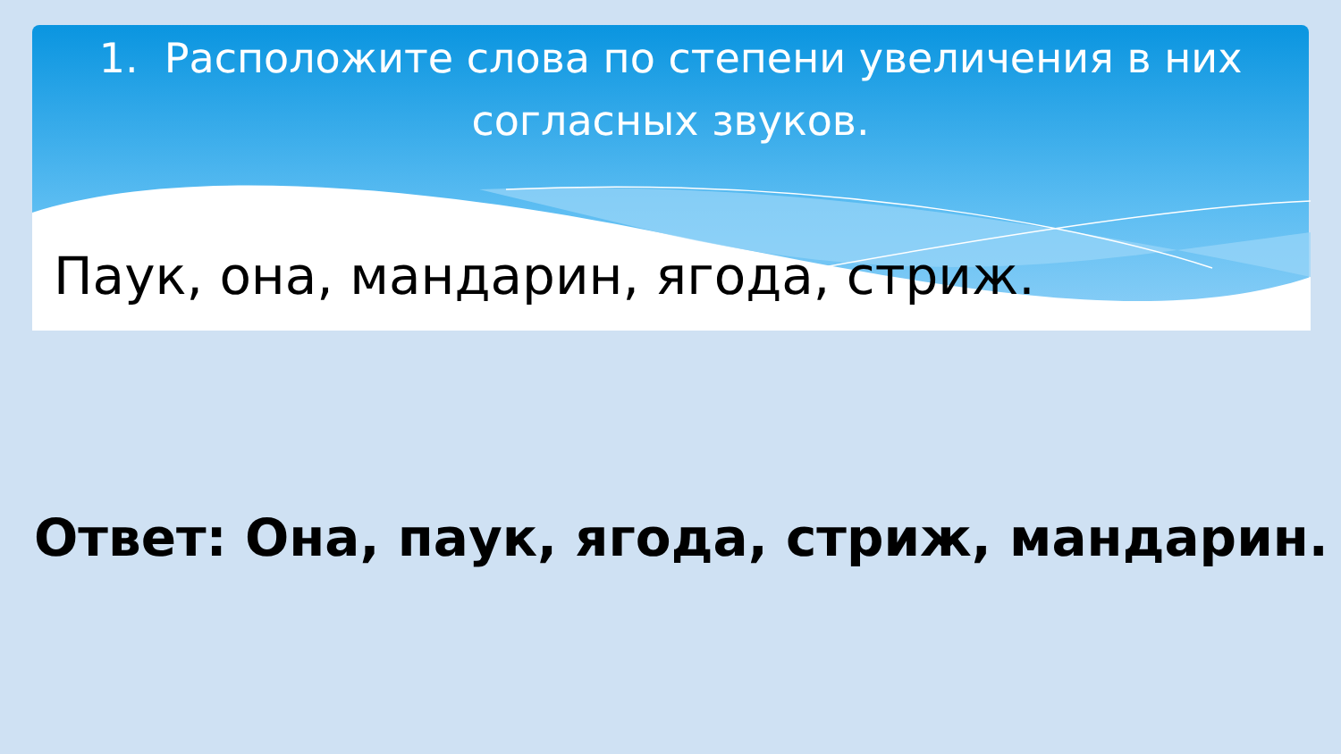1. Расположите слова по степени увеличения в них согласных звуков.
Паук, она, мандарин, ягода, стриж.
Ответ: Она, паук, ягода, стриж, мандарин.